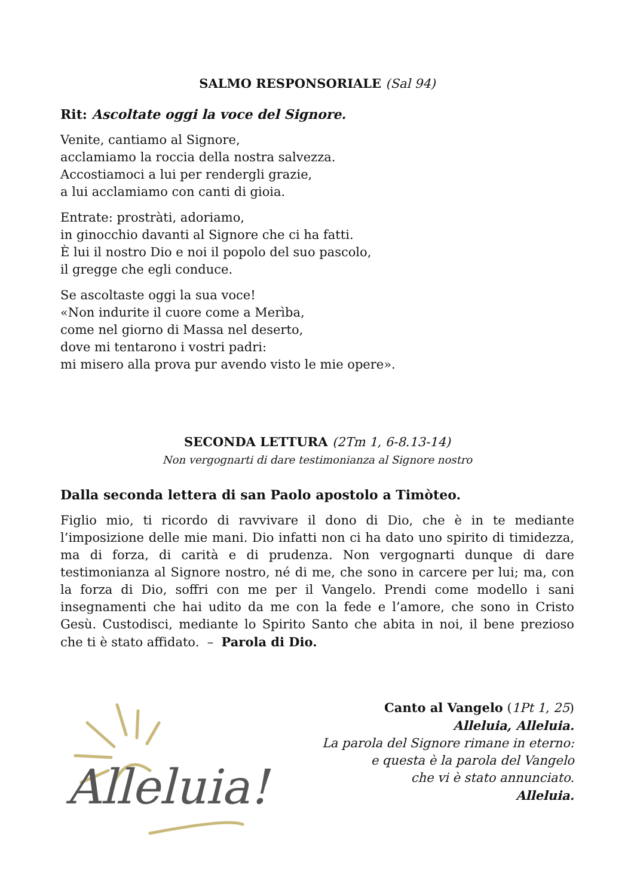SALMO RESPONSORIALE (Sal 94)
Rit: Ascoltate oggi la voce del Signore.
Venite, cantiamo al Signore,
acclamiamo la roccia della nostra salvezza.
Accostiamoci a lui per rendergli grazie,
a lui acclamiamo con canti di gioia.
Entrate: prostràti, adoriamo,
in ginocchio davanti al Signore che ci ha fatti.
È lui il nostro Dio e noi il popolo del suo pascolo,
il gregge che egli conduce.
Se ascoltaste oggi la sua voce!
«Non indurite il cuore come a Merìba,
come nel giorno di Massa nel deserto,
dove mi tentarono i vostri padri:
mi misero alla prova pur avendo visto le mie opere».
SECONDA LETTURA (2Tm 1, 6-8.13-14)
Non vergognarti di dare testimonianza al Signore nostro
Dalla seconda lettera di san Paolo apostolo a Timòteo.
Figlio mio, ti ricordo di ravvivare il dono di Dio, che è in te mediante l’imposizione delle mie mani. Dio infatti non ci ha dato uno spirito di timidezza, ma di forza, di carità e di prudenza. Non vergognarti dunque di dare testimonianza al Signore nostro, né di me, che sono in carcere per lui; ma, con la forza di Dio, soffri con me per il Vangelo. Prendi come modello i sani insegnamenti che hai udito da me con la fede e l’amore, che sono in Cristo Gesù. Custodisci, mediante lo Spirito Santo che abita in noi, il bene prezioso che ti è stato affidato. – Parola di Dio.
Alleluia!
Canto al Vangelo (1Pt 1, 25)
Alleluia, Alleluia.
La parola del Signore rimane in eterno:
e questa è la parola del Vangelo
che vi è stato annunciato.
Alleluia.